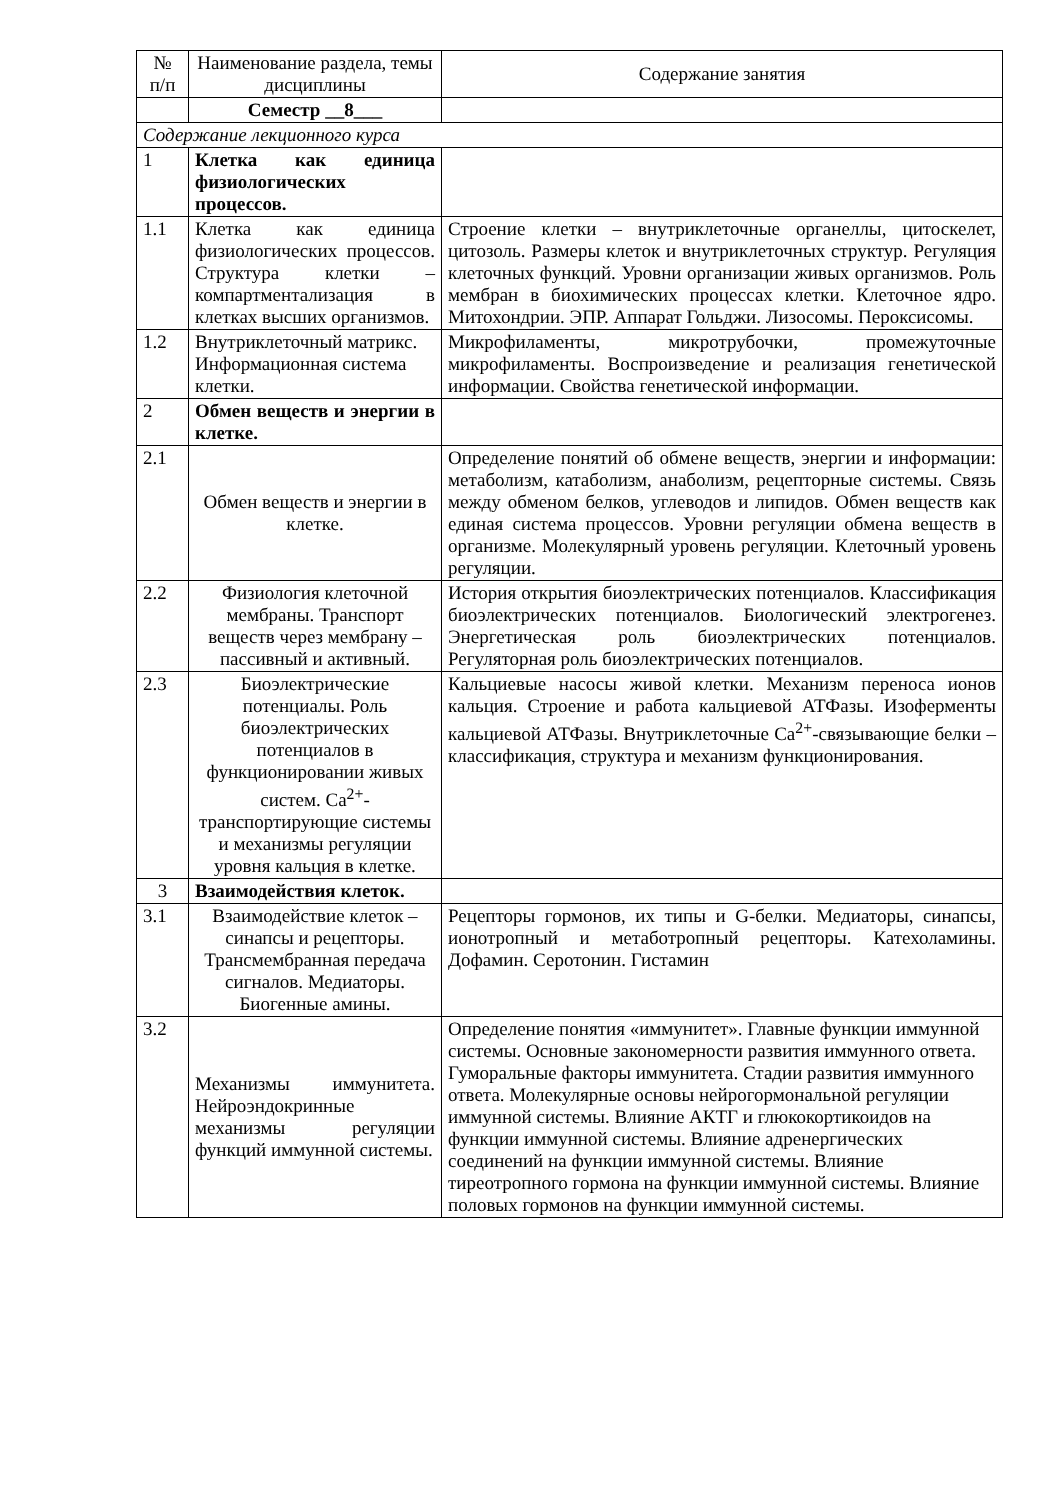| № п/п | Наименование раздела, темы дисциплины | Содержание занятия |
| | Семестр __8___ | |
| Содержание лекционного курса | | |
| 1 | Клетка как единица физиологических процессов. | |
| 1.1 | Клетка как единица физиологических процессов. Структура клетки – компартментализация в клетках высших организмов. | Строение клетки – внутриклеточные органеллы, цитоскелет, цитозоль. Размеры клеток и внутриклеточных структур. Регуляция клеточных функций. Уровни организации живых организмов. Роль мембран в биохимических процессах клетки. Клеточное ядро. Митохондрии. ЭПР. Аппарат Гольджи. Лизосомы. Пероксисомы. |
| 1.2 | Внутриклеточный матрикс. Информационная система клетки. | Микрофиламенты, микротрубочки, промежуточные микрофиламенты. Воспроизведение и реализация генетической информации. Свойства генетической информации. |
| 2 | Обмен веществ и энергии в клетке. | |
| 2.1 | Обмен веществ и энергии в клетке. | Определение понятий об обмене веществ, энергии и информации: метаболизм, катаболизм, анаболизм, рецепторные системы. Связь между обменом белков, углеводов и липидов. Обмен веществ как единая система процессов. Уровни регуляции обмена веществ в организме. Молекулярный уровень регуляции. Клеточный уровень регуляции. |
| 2.2 | Физиология клеточной мембраны. Транспорт веществ через мембрану – пассивный и активный. | История открытия биоэлектрических потенциалов. Классификация биоэлектрических потенциалов. Биологический электрогенез. Энергетическая роль биоэлектрических потенциалов. Регуляторная роль биоэлектрических потенциалов. |
| 2.3 | Биоэлектрические потенциалы. Роль биоэлектрических потенциалов в функционировании живых систем. Ca<sup>2+</sup>-транспортирующие системы и механизмы регуляции уровня кальция в клетке. | Кальциевые насосы живой клетки. Механизм переноса ионов кальция. Строение и работа кальциевой АТФазы. Изоферменты кальциевой АТФазы. Внутриклеточные Ca<sup>2+</sup>-связывающие белки – классификация, структура и механизм функционирования. |
| 3 | Взаимодействия клеток. | |
| 3.1 | Взаимодействие клеток – синапсы и рецепторы. Трансмембранная передача сигналов. Медиаторы. Биогенные амины. | Рецепторы гормонов, их типы и G-белки. Медиаторы, синапсы, ионотропный и метаботропный рецепторы. Катехоламины. Дофамин. Серотонин. Гистамин |
| 3.2 | Механизмы иммунитета. Нейроэндокринные механизмы регуляции функций иммунной системы. | Определение понятия «иммунитет». Главные функции иммунной системы. Основные закономерности развития иммунного ответа. Гуморальные факторы иммунитета. Стадии развития иммунного ответа. Молекулярные основы нейрогормональной регуляции иммунной системы. Влияние АКТГ и глюкокортикоидов на функции иммунной системы. Влияние адренергических соединений на функции иммунной системы. Влияние тиреотропного гормона на функции иммунной системы. Влияние половых гормонов на функции иммунной системы. |